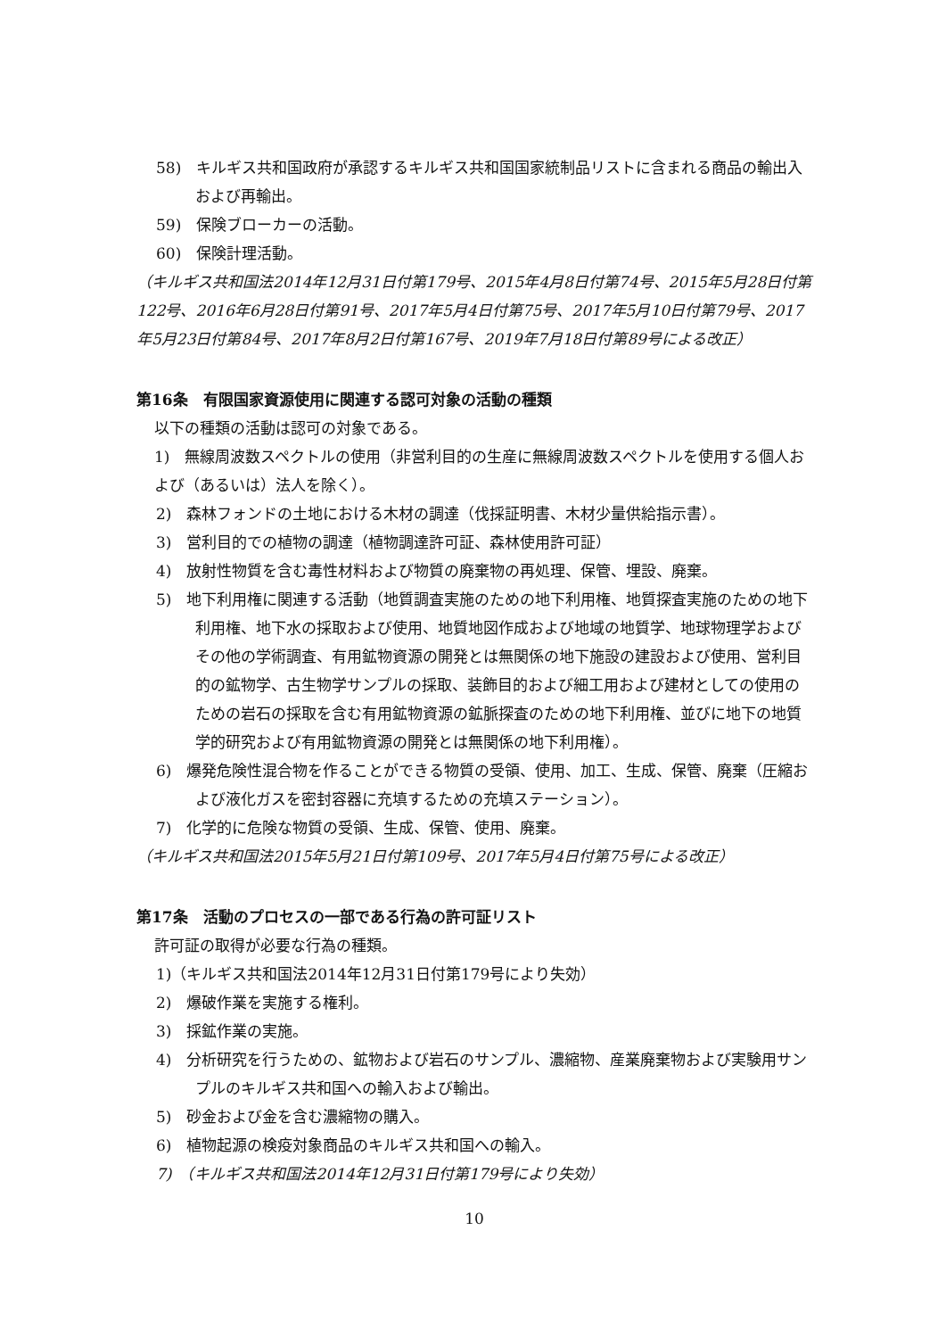58)　キルギス共和国政府が承認するキルギス共和国国家統制品リストに含まれる商品の輸出入および再輸出。
59)　保険ブローカーの活動。
60)　保険計理活動。
（キルギス共和国法2014年12月31日付第179号、2015年4月8日付第74号、2015年5月28日付第122号、2016年6月28日付第91号、2017年5月4日付第75号、2017年5月10日付第79号、2017年5月23日付第84号、2017年8月2日付第167号、2019年7月18日付第89号による改正）
第16条　有限国家資源使用に関連する認可対象の活動の種類
以下の種類の活動は認可の対象である。
1)　無線周波数スペクトルの使用（非営利目的の生産に無線周波数スペクトルを使用する個人および（あるいは）法人を除く）。
2)　森林フォンドの土地における木材の調達（伐採証明書、木材少量供給指示書）。
3)　営利目的での植物の調達（植物調達許可証、森林使用許可証）
4)　放射性物質を含む毒性材料および物質の廃棄物の再処理、保管、埋設、廃棄。
5)　地下利用権に関連する活動（地質調査実施のための地下利用権、地質探査実施のための地下利用権、地下水の採取および使用、地質地図作成および地域の地質学、地球物理学およびその他の学術調査、有用鉱物資源の開発とは無関係の地下施設の建設および使用、営利目的の鉱物学、古生物学サンプルの採取、装飾目的および細工用および建材としての使用のための岩石の採取を含む有用鉱物資源の鉱脈探査のための地下利用権、並びに地下の地質学的研究および有用鉱物資源の開発とは無関係の地下利用権）。
6)　爆発危険性混合物を作ることができる物質の受領、使用、加工、生成、保管、廃棄（圧縮および液化ガスを密封容器に充填するための充填ステーション）。
7)　化学的に危険な物質の受領、生成、保管、使用、廃棄。
（キルギス共和国法2015年5月21日付第109号、2017年5月4日付第75号による改正）
第17条　活動のプロセスの一部である行為の許可証リスト
許可証の取得が必要な行為の種類。
1)（キルギス共和国法2014年12月31日付第179号により失効）
2)　爆破作業を実施する権利。
3)　採鉱作業の実施。
4)　分析研究を行うための、鉱物および岩石のサンプル、濃縮物、産業廃棄物および実験用サンプルのキルギス共和国への輸入および輸出。
5)　砂金および金を含む濃縮物の購入。
6)　植物起源の検疫対象商品のキルギス共和国への輸入。
7)　（キルギス共和国法2014年12月31日付第179号により失効）
10